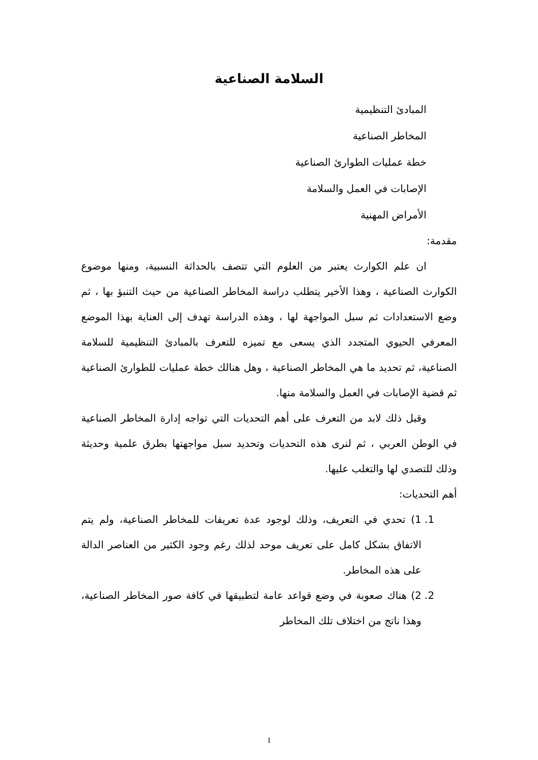السلامة الصناعية
المبادئ التنظيمية
المخاطر الصناعية
خطة عمليات الطوارئ الصناعية
الإصابات في العمل والسلامة
الأمراض المهنية
مقدمة:
ان علم الكوارث يعتبر من العلوم التي تتصف بالحداثة النسبية، ومنها موضوع الكوارث الصناعية ، وهذا الأخير يتطلب دراسة المخاطر الصناعية من حيث التنبؤ بها ، ثم وضع الاستعدادات ثم سبل المواجهة لها ، وهذه الدراسة تهدف إلى العناية بهذا الموضع المعرفي الحيوي المتجدد الذي يسعى مع تميزه للتعرف بالمبادئ التنظيمية للسلامة الصناعية، ثم تحديد ما هي المخاطر الصناعية ، وهل هنالك خطة عمليات للطوارئ الصناعية ثم قضية الإصابات في العمل والسلامة منها.
وقبل ذلك لابد من التعرف على أهم التحديات التي تواجه إدارة المخاطر الصناعية في الوطن العربي ، ثم لنرى هذه التحديات وتحديد سبل مواجهتها بطرق علمية وحديثة وذلك للتصدي لها والتغلب عليها.
أهم التحديات:
1. 1) تحدي في التعريف، وذلك لوجود عدة تعريفات للمخاطر الصناعية، ولم يتم الاتفاق بشكل كامل على تعريف موحد لذلك رغم وجود الكثير من العناصر الدالة على هذه المخاطر.
2. 2) هناك صعوبة في وضع قواعد عامة لتطبيقها في كافة صور المخاطر الصناعية، وهذا ناتج من اختلاف تلك المخاطر
1